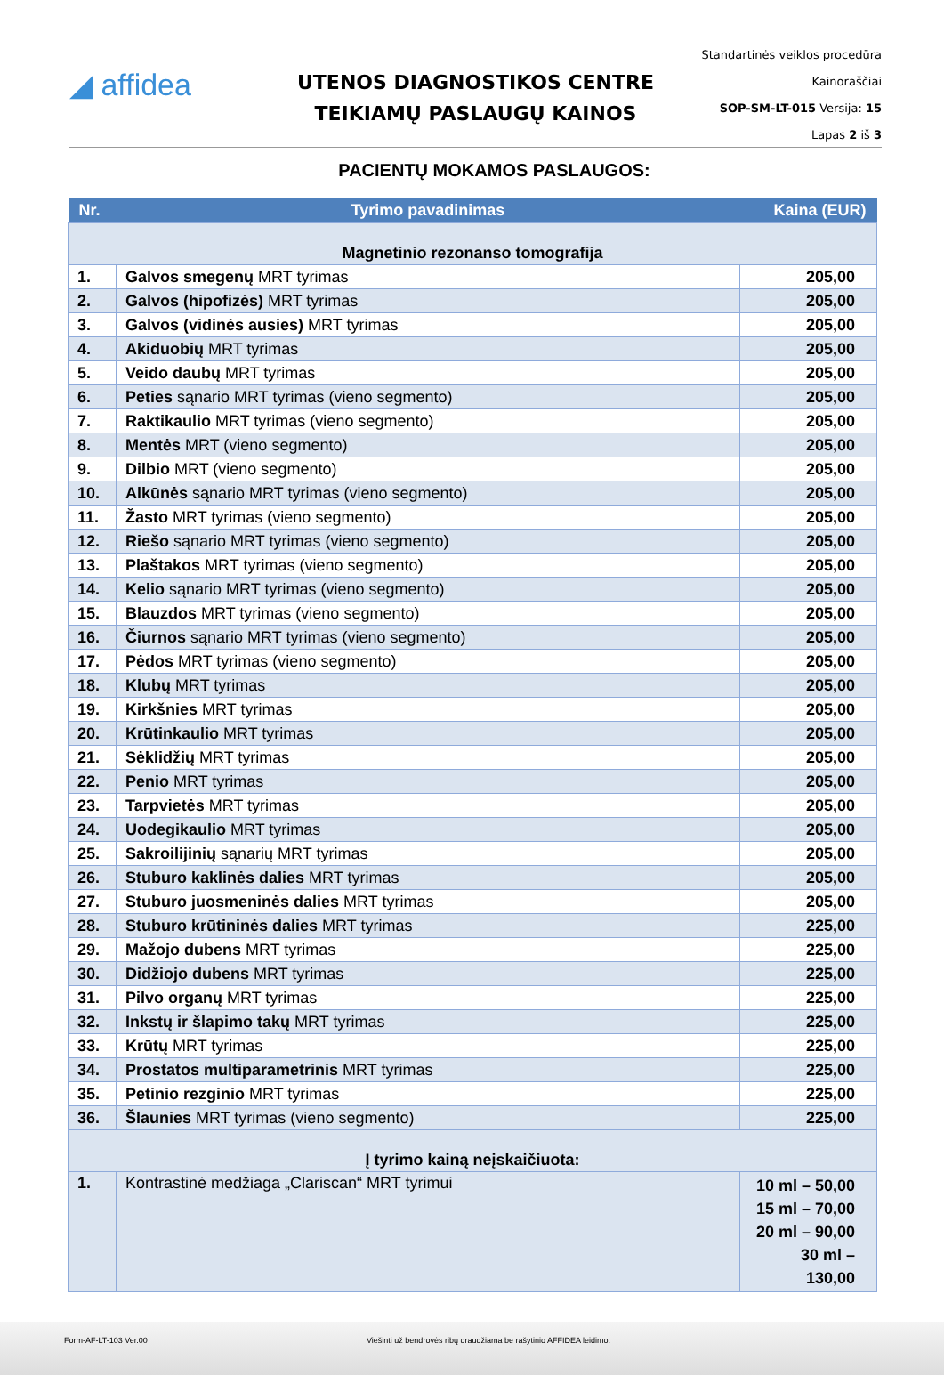◢ affidea
UTENOS DIAGNOSTIKOS CENTRE
TEIKIAMŲ PASLAUGŲ KAINOS
Standartinės veiklos procedūra
Kainoraščiai
SOP-SM-LT-015 Versija: 15
Lapas 2 iš 3
PACIENTŲ MOKAMOS PASLAUGOS:
| Nr. | Tyrimo pavadinimas | Kaina (EUR) |
| --- | --- | --- |
| Magnetinio rezonanso tomografija | | |
| 1. | Galvos smegenų MRT tyrimas | 205,00 |
| 2. | Galvos (hipofizės) MRT tyrimas | 205,00 |
| 3. | Galvos (vidinės ausies) MRT tyrimas | 205,00 |
| 4. | Akiduobių MRT tyrimas | 205,00 |
| 5. | Veido daubų MRT tyrimas | 205,00 |
| 6. | Peties sąnario MRT tyrimas (vieno segmento) | 205,00 |
| 7. | Raktikaulio MRT tyrimas (vieno segmento) | 205,00 |
| 8. | Mentės MRT (vieno segmento) | 205,00 |
| 9. | Dilbio MRT (vieno segmento) | 205,00 |
| 10. | Alkūnės sąnario MRT tyrimas (vieno segmento) | 205,00 |
| 11. | Žasto MRT tyrimas (vieno segmento) | 205,00 |
| 12. | Riešo sąnario MRT tyrimas (vieno segmento) | 205,00 |
| 13. | Plaštakos MRT tyrimas (vieno segmento) | 205,00 |
| 14. | Kelio sąnario MRT tyrimas (vieno segmento) | 205,00 |
| 15. | Blauzdos MRT tyrimas (vieno segmento) | 205,00 |
| 16. | Čiurnos sąnario MRT tyrimas (vieno segmento) | 205,00 |
| 17. | Pėdos MRT tyrimas (vieno segmento) | 205,00 |
| 18. | Klubų MRT tyrimas | 205,00 |
| 19. | Kirkšnies MRT tyrimas | 205,00 |
| 20. | Krūtinkaulio MRT tyrimas | 205,00 |
| 21. | Sėklidžių MRT tyrimas | 205,00 |
| 22. | Penio MRT tyrimas | 205,00 |
| 23. | Tarpvietės MRT tyrimas | 205,00 |
| 24. | Uodegikaulio MRT tyrimas | 205,00 |
| 25. | Sakroilijinių sąnarių MRT tyrimas | 205,00 |
| 26. | Stuburo kaklinės dalies MRT tyrimas | 205,00 |
| 27. | Stuburo juosmeninės dalies MRT tyrimas | 205,00 |
| 28. | Stuburo krūtininės dalies MRT tyrimas | 225,00 |
| 29. | Mažojo dubens MRT tyrimas | 225,00 |
| 30. | Didžiojo dubens MRT tyrimas | 225,00 |
| 31. | Pilvo organų MRT tyrimas | 225,00 |
| 32. | Inkstų ir šlapimo takų MRT tyrimas | 225,00 |
| 33. | Krūtų MRT tyrimas | 225,00 |
| 34. | Prostatos multiparametrinis MRT tyrimas | 225,00 |
| 35. | Petinio rezginio MRT tyrimas | 225,00 |
| 36. | Šlaunies MRT tyrimas (vieno segmento) | 225,00 |
| Į tyrimo kainą neįskaičiuota: | | |
| 1. | Kontrastinė medžiaga „Clariscan“ MRT tyrimui | 10 ml – 50,00 15 ml – 70,00 20 ml – 90,00 30 ml – 130,00 |
Form-AF-LT-103 Ver.00 Viešinti už bendrovės ribų draudžiama be rašytinio AFFIDEA leidimo.